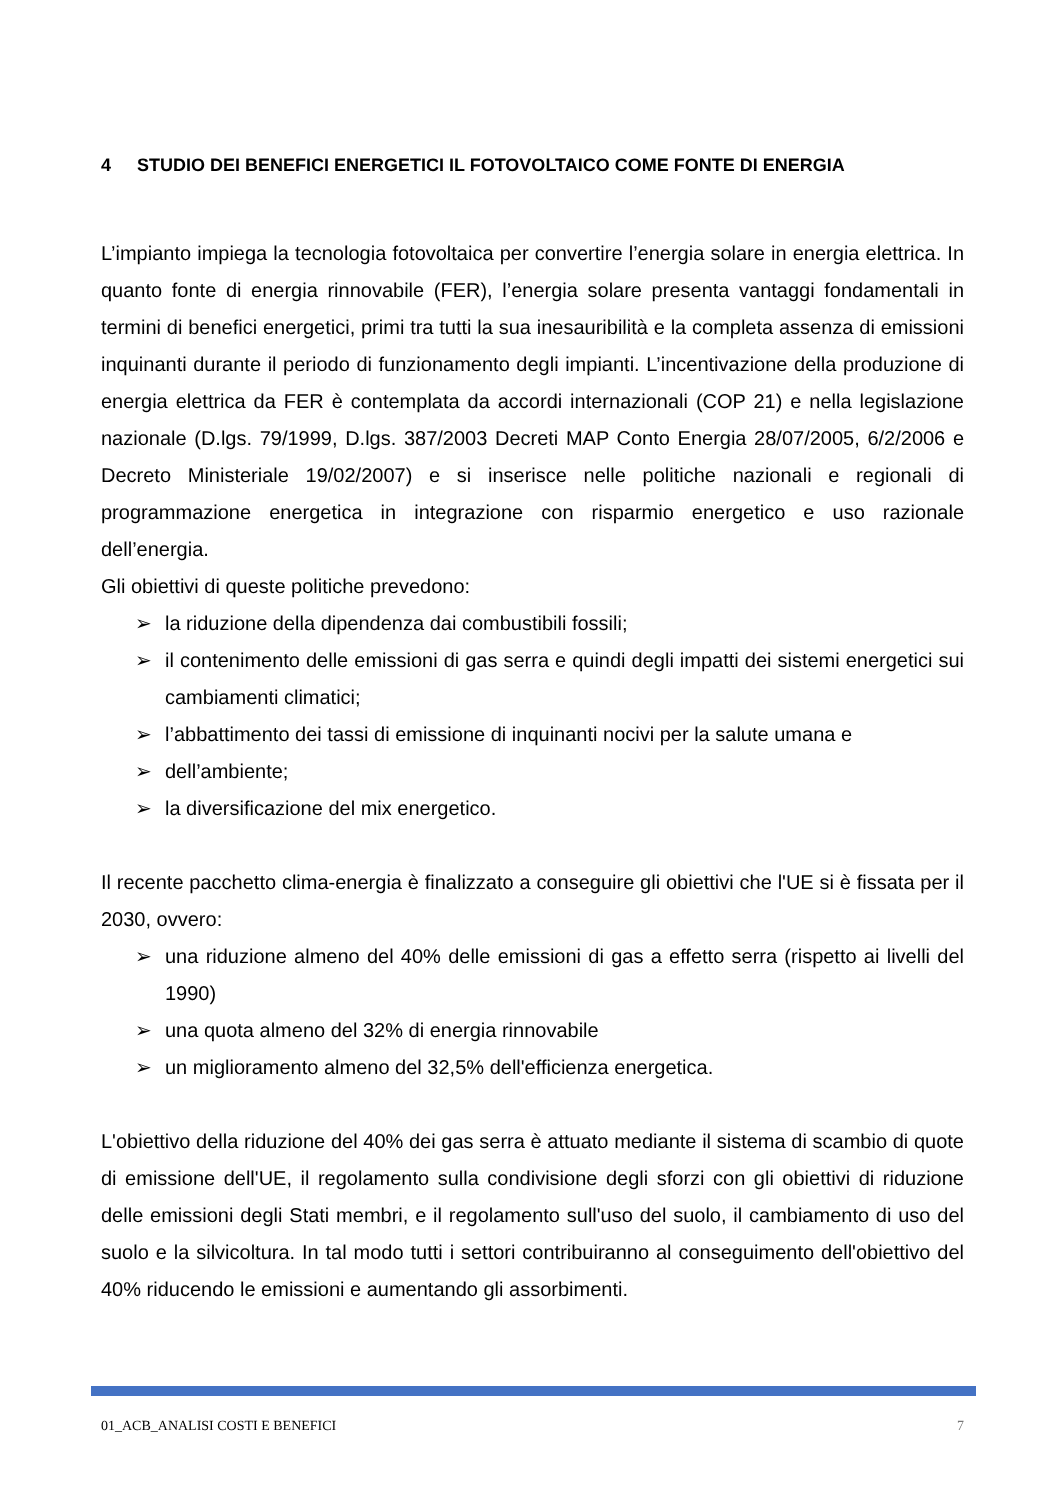4 STUDIO DEI BENEFICI ENERGETICI IL FOTOVOLTAICO COME FONTE DI ENERGIA
L’impianto impiega la tecnologia fotovoltaica per convertire l’energia solare in energia elettrica. In quanto fonte di energia rinnovabile (FER), l’energia solare presenta vantaggi fondamentali in termini di benefici energetici, primi tra tutti la sua inesauribilità e la completa assenza di emissioni inquinanti durante il periodo di funzionamento degli impianti. L’incentivazione della produzione di energia elettrica da FER è contemplata da accordi internazionali (COP 21) e nella legislazione nazionale (D.lgs. 79/1999, D.lgs. 387/2003 Decreti MAP Conto Energia 28/07/2005, 6/2/2006 e Decreto Ministeriale 19/02/2007) e si inserisce nelle politiche nazionali e regionali di programmazione energetica in integrazione con risparmio energetico e uso razionale dell’energia.
Gli obiettivi di queste politiche prevedono:
➢ la riduzione della dipendenza dai combustibili fossili;
➢ il contenimento delle emissioni di gas serra e quindi degli impatti dei sistemi energetici sui cambiamenti climatici;
➢ l’abbattimento dei tassi di emissione di inquinanti nocivi per la salute umana e
➢ dell’ambiente;
➢ la diversificazione del mix energetico.
Il recente pacchetto clima-energia è finalizzato a conseguire gli obiettivi che l'UE si è fissata per il 2030, ovvero:
➢ una riduzione almeno del 40% delle emissioni di gas a effetto serra (rispetto ai livelli del 1990)
➢ una quota almeno del 32% di energia rinnovabile
➢ un miglioramento almeno del 32,5% dell'efficienza energetica.
L'obiettivo della riduzione del 40% dei gas serra è attuato mediante il sistema di scambio di quote di emissione dell'UE, il regolamento sulla condivisione degli sforzi con gli obiettivi di riduzione delle emissioni degli Stati membri, e il regolamento sull'uso del suolo, il cambiamento di uso del suolo e la silvicoltura. In tal modo tutti i settori contribuiranno al conseguimento dell'obiettivo del 40% riducendo le emissioni e aumentando gli assorbimenti.
01_ACB_ANALISI COSTI E BENEFICI 7